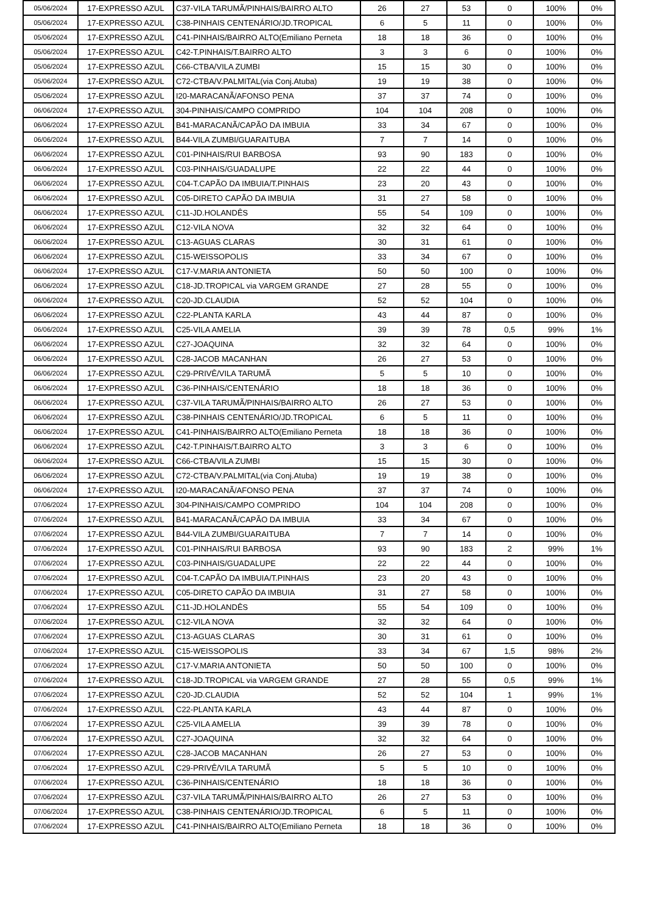| 05/06/2024 | 17-EXPRESSO AZUL | C37-VILA TARUMÃ/PINHAIS/BAIRRO ALTO | 26 | 27 | 53 | 0 | 100% | 0% |
| 05/06/2024 | 17-EXPRESSO AZUL | C38-PINHAIS CENTENÁRIO/JD.TROPICAL | 6 | 5 | 11 | 0 | 100% | 0% |
| 05/06/2024 | 17-EXPRESSO AZUL | C41-PINHAIS/BAIRRO ALTO(Emiliano Perneta | 18 | 18 | 36 | 0 | 100% | 0% |
| 05/06/2024 | 17-EXPRESSO AZUL | C42-T.PINHAIS/T.BAIRRO ALTO | 3 | 3 | 6 | 0 | 100% | 0% |
| 05/06/2024 | 17-EXPRESSO AZUL | C66-CTBA/VILA ZUMBI | 15 | 15 | 30 | 0 | 100% | 0% |
| 05/06/2024 | 17-EXPRESSO AZUL | C72-CTBA/V.PALMITAL(via Conj.Atuba) | 19 | 19 | 38 | 0 | 100% | 0% |
| 05/06/2024 | 17-EXPRESSO AZUL | I20-MARACANÃ/AFONSO PENA | 37 | 37 | 74 | 0 | 100% | 0% |
| 06/06/2024 | 17-EXPRESSO AZUL | 304-PINHAIS/CAMPO COMPRIDO | 104 | 104 | 208 | 0 | 100% | 0% |
| 06/06/2024 | 17-EXPRESSO AZUL | B41-MARACANÃ/CAPÃO DA IMBUIA | 33 | 34 | 67 | 0 | 100% | 0% |
| 06/06/2024 | 17-EXPRESSO AZUL | B44-VILA ZUMBI/GUARAITUBA | 7 | 7 | 14 | 0 | 100% | 0% |
| 06/06/2024 | 17-EXPRESSO AZUL | C01-PINHAIS/RUI BARBOSA | 93 | 90 | 183 | 0 | 100% | 0% |
| 06/06/2024 | 17-EXPRESSO AZUL | C03-PINHAIS/GUADALUPE | 22 | 22 | 44 | 0 | 100% | 0% |
| 06/06/2024 | 17-EXPRESSO AZUL | C04-T.CAPÃO DA IMBUIA/T.PINHAIS | 23 | 20 | 43 | 0 | 100% | 0% |
| 06/06/2024 | 17-EXPRESSO AZUL | C05-DIRETO CAPÃO DA IMBUIA | 31 | 27 | 58 | 0 | 100% | 0% |
| 06/06/2024 | 17-EXPRESSO AZUL | C11-JD.HOLANDÊS | 55 | 54 | 109 | 0 | 100% | 0% |
| 06/06/2024 | 17-EXPRESSO AZUL | C12-VILA NOVA | 32 | 32 | 64 | 0 | 100% | 0% |
| 06/06/2024 | 17-EXPRESSO AZUL | C13-AGUAS CLARAS | 30 | 31 | 61 | 0 | 100% | 0% |
| 06/06/2024 | 17-EXPRESSO AZUL | C15-WEISSOPOLIS | 33 | 34 | 67 | 0 | 100% | 0% |
| 06/06/2024 | 17-EXPRESSO AZUL | C17-V.MARIA ANTONIETA | 50 | 50 | 100 | 0 | 100% | 0% |
| 06/06/2024 | 17-EXPRESSO AZUL | C18-JD.TROPICAL via VARGEM GRANDE | 27 | 28 | 55 | 0 | 100% | 0% |
| 06/06/2024 | 17-EXPRESSO AZUL | C20-JD.CLAUDIA | 52 | 52 | 104 | 0 | 100% | 0% |
| 06/06/2024 | 17-EXPRESSO AZUL | C22-PLANTA KARLA | 43 | 44 | 87 | 0 | 100% | 0% |
| 06/06/2024 | 17-EXPRESSO AZUL | C25-VILA AMELIA | 39 | 39 | 78 | 0,5 | 99% | 1% |
| 06/06/2024 | 17-EXPRESSO AZUL | C27-JOAQUINA | 32 | 32 | 64 | 0 | 100% | 0% |
| 06/06/2024 | 17-EXPRESSO AZUL | C28-JACOB MACANHAN | 26 | 27 | 53 | 0 | 100% | 0% |
| 06/06/2024 | 17-EXPRESSO AZUL | C29-PRIVÊ/VILA TARUMÃ | 5 | 5 | 10 | 0 | 100% | 0% |
| 06/06/2024 | 17-EXPRESSO AZUL | C36-PINHAIS/CENTENÁRIO | 18 | 18 | 36 | 0 | 100% | 0% |
| 06/06/2024 | 17-EXPRESSO AZUL | C37-VILA TARUMÃ/PINHAIS/BAIRRO ALTO | 26 | 27 | 53 | 0 | 100% | 0% |
| 06/06/2024 | 17-EXPRESSO AZUL | C38-PINHAIS CENTENÁRIO/JD.TROPICAL | 6 | 5 | 11 | 0 | 100% | 0% |
| 06/06/2024 | 17-EXPRESSO AZUL | C41-PINHAIS/BAIRRO ALTO(Emiliano Perneta | 18 | 18 | 36 | 0 | 100% | 0% |
| 06/06/2024 | 17-EXPRESSO AZUL | C42-T.PINHAIS/T.BAIRRO ALTO | 3 | 3 | 6 | 0 | 100% | 0% |
| 06/06/2024 | 17-EXPRESSO AZUL | C66-CTBA/VILA ZUMBI | 15 | 15 | 30 | 0 | 100% | 0% |
| 06/06/2024 | 17-EXPRESSO AZUL | C72-CTBA/V.PALMITAL(via Conj.Atuba) | 19 | 19 | 38 | 0 | 100% | 0% |
| 06/06/2024 | 17-EXPRESSO AZUL | I20-MARACANÃ/AFONSO PENA | 37 | 37 | 74 | 0 | 100% | 0% |
| 07/06/2024 | 17-EXPRESSO AZUL | 304-PINHAIS/CAMPO COMPRIDO | 104 | 104 | 208 | 0 | 100% | 0% |
| 07/06/2024 | 17-EXPRESSO AZUL | B41-MARACANÃ/CAPÃO DA IMBUIA | 33 | 34 | 67 | 0 | 100% | 0% |
| 07/06/2024 | 17-EXPRESSO AZUL | B44-VILA ZUMBI/GUARAITUBA | 7 | 7 | 14 | 0 | 100% | 0% |
| 07/06/2024 | 17-EXPRESSO AZUL | C01-PINHAIS/RUI BARBOSA | 93 | 90 | 183 | 2 | 99% | 1% |
| 07/06/2024 | 17-EXPRESSO AZUL | C03-PINHAIS/GUADALUPE | 22 | 22 | 44 | 0 | 100% | 0% |
| 07/06/2024 | 17-EXPRESSO AZUL | C04-T.CAPÃO DA IMBUIA/T.PINHAIS | 23 | 20 | 43 | 0 | 100% | 0% |
| 07/06/2024 | 17-EXPRESSO AZUL | C05-DIRETO CAPÃO DA IMBUIA | 31 | 27 | 58 | 0 | 100% | 0% |
| 07/06/2024 | 17-EXPRESSO AZUL | C11-JD.HOLANDÊS | 55 | 54 | 109 | 0 | 100% | 0% |
| 07/06/2024 | 17-EXPRESSO AZUL | C12-VILA NOVA | 32 | 32 | 64 | 0 | 100% | 0% |
| 07/06/2024 | 17-EXPRESSO AZUL | C13-AGUAS CLARAS | 30 | 31 | 61 | 0 | 100% | 0% |
| 07/06/2024 | 17-EXPRESSO AZUL | C15-WEISSOPOLIS | 33 | 34 | 67 | 1,5 | 98% | 2% |
| 07/06/2024 | 17-EXPRESSO AZUL | C17-V.MARIA ANTONIETA | 50 | 50 | 100 | 0 | 100% | 0% |
| 07/06/2024 | 17-EXPRESSO AZUL | C18-JD.TROPICAL via VARGEM GRANDE | 27 | 28 | 55 | 0,5 | 99% | 1% |
| 07/06/2024 | 17-EXPRESSO AZUL | C20-JD.CLAUDIA | 52 | 52 | 104 | 1 | 99% | 1% |
| 07/06/2024 | 17-EXPRESSO AZUL | C22-PLANTA KARLA | 43 | 44 | 87 | 0 | 100% | 0% |
| 07/06/2024 | 17-EXPRESSO AZUL | C25-VILA AMELIA | 39 | 39 | 78 | 0 | 100% | 0% |
| 07/06/2024 | 17-EXPRESSO AZUL | C27-JOAQUINA | 32 | 32 | 64 | 0 | 100% | 0% |
| 07/06/2024 | 17-EXPRESSO AZUL | C28-JACOB MACANHAN | 26 | 27 | 53 | 0 | 100% | 0% |
| 07/06/2024 | 17-EXPRESSO AZUL | C29-PRIVÊ/VILA TARUMÃ | 5 | 5 | 10 | 0 | 100% | 0% |
| 07/06/2024 | 17-EXPRESSO AZUL | C36-PINHAIS/CENTENÁRIO | 18 | 18 | 36 | 0 | 100% | 0% |
| 07/06/2024 | 17-EXPRESSO AZUL | C37-VILA TARUMÃ/PINHAIS/BAIRRO ALTO | 26 | 27 | 53 | 0 | 100% | 0% |
| 07/06/2024 | 17-EXPRESSO AZUL | C38-PINHAIS CENTENÁRIO/JD.TROPICAL | 6 | 5 | 11 | 0 | 100% | 0% |
| 07/06/2024 | 17-EXPRESSO AZUL | C41-PINHAIS/BAIRRO ALTO(Emiliano Perneta | 18 | 18 | 36 | 0 | 100% | 0% |